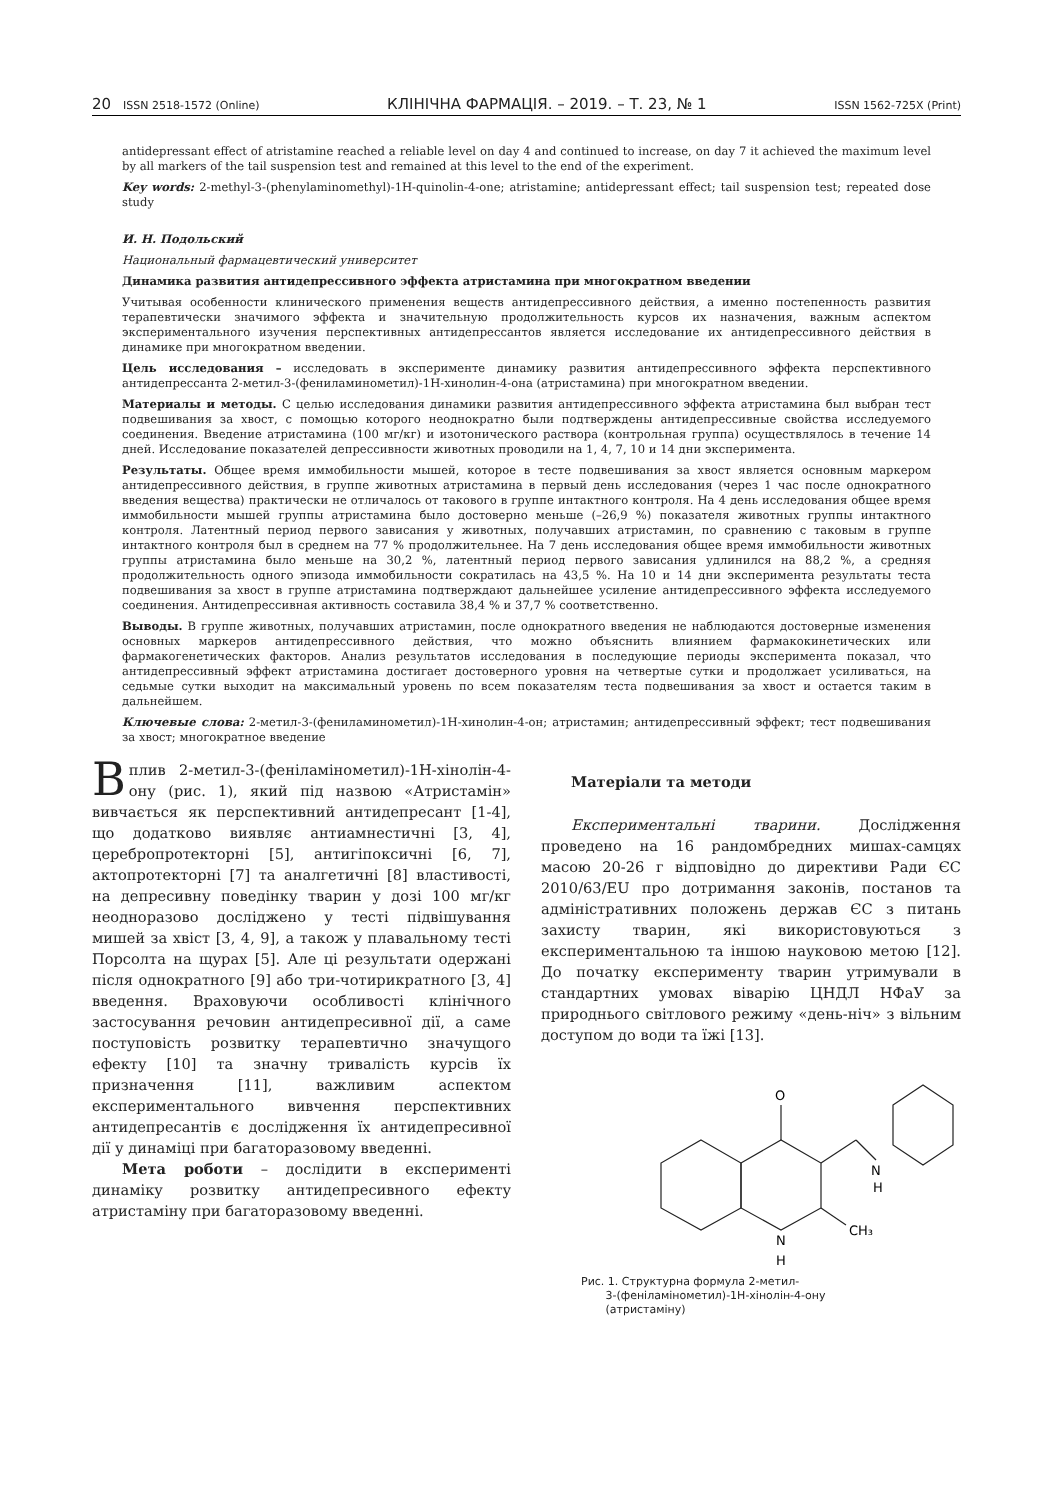20 ISSN 2518-1572 (Online) КЛІНІЧНА ФАРМАЦІЯ. – 2019. – Т. 23, № 1 ISSN 1562-725X (Print)
antidepressant effect of atristamine reached a reliable level on day 4 and continued to increase, on day 7 it achieved the maximum level by all markers of the tail suspension test and remained at this level to the end of the experiment.
Key words: 2-methyl-3-(phenylaminomethyl)-1H-quinolin-4-one; atristamine; antidepressant effect; tail suspension test; repeated dose study
И. Н. Подольский
Национальный фармацевтический университет
Динамика развития антидепрессивного эффекта атристамина при многократном введении
Учитывая особенности клинического применения веществ антидепрессивного действия, а именно постепенность развития терапевтически значимого эффекта и значительную продолжительность курсов их назначения, важным аспектом экспериментального изучения перспективных антидепрессантов является исследование их антидепрессивного действия в динамике при многократном введении.
Цель исследования – исследовать в эксперименте динамику развития антидепрессивного эффекта перспективного антидепрессанта 2-метил-3-(фениламинометил)-1Н-хинолин-4-она (атристамина) при многократном введении.
Материалы и методы. С целью исследования динамики развития антидепрессивного эффекта атристамина был выбран тест подвешивания за хвост, с помощью которого неоднократно были подтверждены антидепрессивные свойства исследуемого соединения. Введение атристамина (100 мг/кг) и изотонического раствора (контрольная группа) осуществлялось в течение 14 дней. Исследование показателей депрессивности животных проводили на 1, 4, 7, 10 и 14 дни эксперимента.
Результаты. Общее время иммобильности мышей, которое в тесте подвешивания за хвост является основным маркером антидепрессивного действия, в группе животных атристамина в первый день исследования (через 1 час после однократного введения вещества) практически не отличалось от такового в группе интактного контроля. На 4 день исследования общее время иммобильности мышей группы атристамина было достоверно меньше (–26,9 %) показателя животных группы интактного контроля. Латентный период первого зависания у животных, получавших атристамин, по сравнению с таковым в группе интактного контроля был в среднем на 77 % продолжительнее. На 7 день исследования общее время иммобильности животных группы атристамина было меньше на 30,2 %, латентный период первого зависания удлинился на 88,2 %, а средняя продолжительность одного эпизода иммобильности сократилась на 43,5 %. На 10 и 14 дни эксперимента результаты теста подвешивания за хвост в группе атристамина подтверждают дальнейшее усиление антидепрессивного эффекта исследуемого соединения. Антидепрессивная активность составила 38,4 % и 37,7 % соответственно.
Выводы. В группе животных, получавших атристамин, после однократного введения не наблюдаются достоверные изменения основных маркеров антидепрессивного действия, что можно объяснить влиянием фармакокинетических или фармакогенетических факторов. Анализ результатов исследования в последующие периоды эксперимента показал, что антидепрессивный эффект атристамина достигает достоверного уровня на четвертые сутки и продолжает усиливаться, на седьмые сутки выходит на максимальный уровень по всем показателям теста подвешивания за хвост и остается таким в дальнейшем.
Ключевые слова: 2-метил-3-(фениламинометил)-1Н-хинолин-4-он; атристамин; антидепрессивный эффект; тест подвешивания за хвост; многократное введение
Вплив 2-метил-3-(феніламінометил)-1Н-хінолін-4-ону (рис. 1), який під назвою «Атристамін» вивчається як перспективний антидепресант [1-4], що додатково виявляє антиамнестичні [3, 4], церебропротекторні [5], антигіпоксичні [6, 7], актопротекторні [7] та аналгетичні [8] властивості, на депресивну поведінку тварин у дозі 100 мг/кг неодноразово досліджено у тесті підвішування мишей за хвіст [3, 4, 9], а також у плавальному тесті Порсолта на щурах [5]. Але ці результати одержані після однократного [9] або три-чотирикратного [3, 4] введення. Враховуючи особливості клінічного застосування речовин антидепресивної дії, а саме поступовість розвитку терапевтично значущого ефекту [10] та значну тривалість курсів їх призначення [11], важливим аспектом експериментального вивчення перспективних антидепресантів є дослідження їх антидепресивної дії у динаміці при багаторазовому введенні.
Мета роботи – дослідити в експерименті динаміку розвитку антидепресивного ефекту атристаміну при багаторазовому введенні.
Матеріали та методи
Експериментальні тварини. Дослідження проведено на 16 рандомбредних мишах-самцях масою 20-26 г відповідно до директиви Ради ЄС 2010/63/EU про дотримання законів, постанов та адміністративних положень держав ЄС з питань захисту тварин, які використовуються з експериментальною та іншою науковою метою [12]. До початку експерименту тварин утримували в стандартних умовах віварію ЦНДЛ НФаУ за природнього світлового режиму «день-ніч» з вільним доступом до води та їжі [13].
O
N
H
N
H
CH₃
Рис. 1. Структурна формула 2-метил-
3-(феніламінометил)-1Н-хінолін-4-ону
(атристаміну)